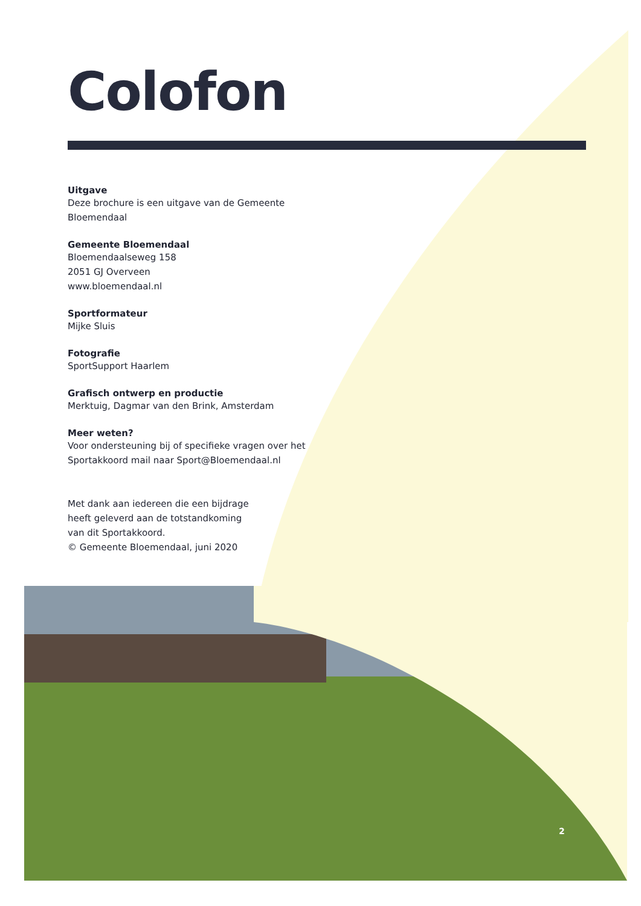Colofon
Uitgave
Deze brochure is een uitgave van de Gemeente Bloemendaal
Gemeente Bloemendaal
Bloemendaalseweg 158
2051 GJ Overveen
www.bloemendaal.nl
Sportformateur
Mijke Sluis
Fotografie
SportSupport Haarlem
Grafisch ontwerp en productie
Merktuig, Dagmar van den Brink, Amsterdam
Meer weten?
Voor ondersteuning bij of specifieke vragen over het Sportakkoord mail naar Sport@Bloemendaal.nl
Met dank aan iedereen die een bijdrage heeft geleverd aan de totstandkoming van dit Sportakkoord.
© Gemeente Bloemendaal, juni 2020
2